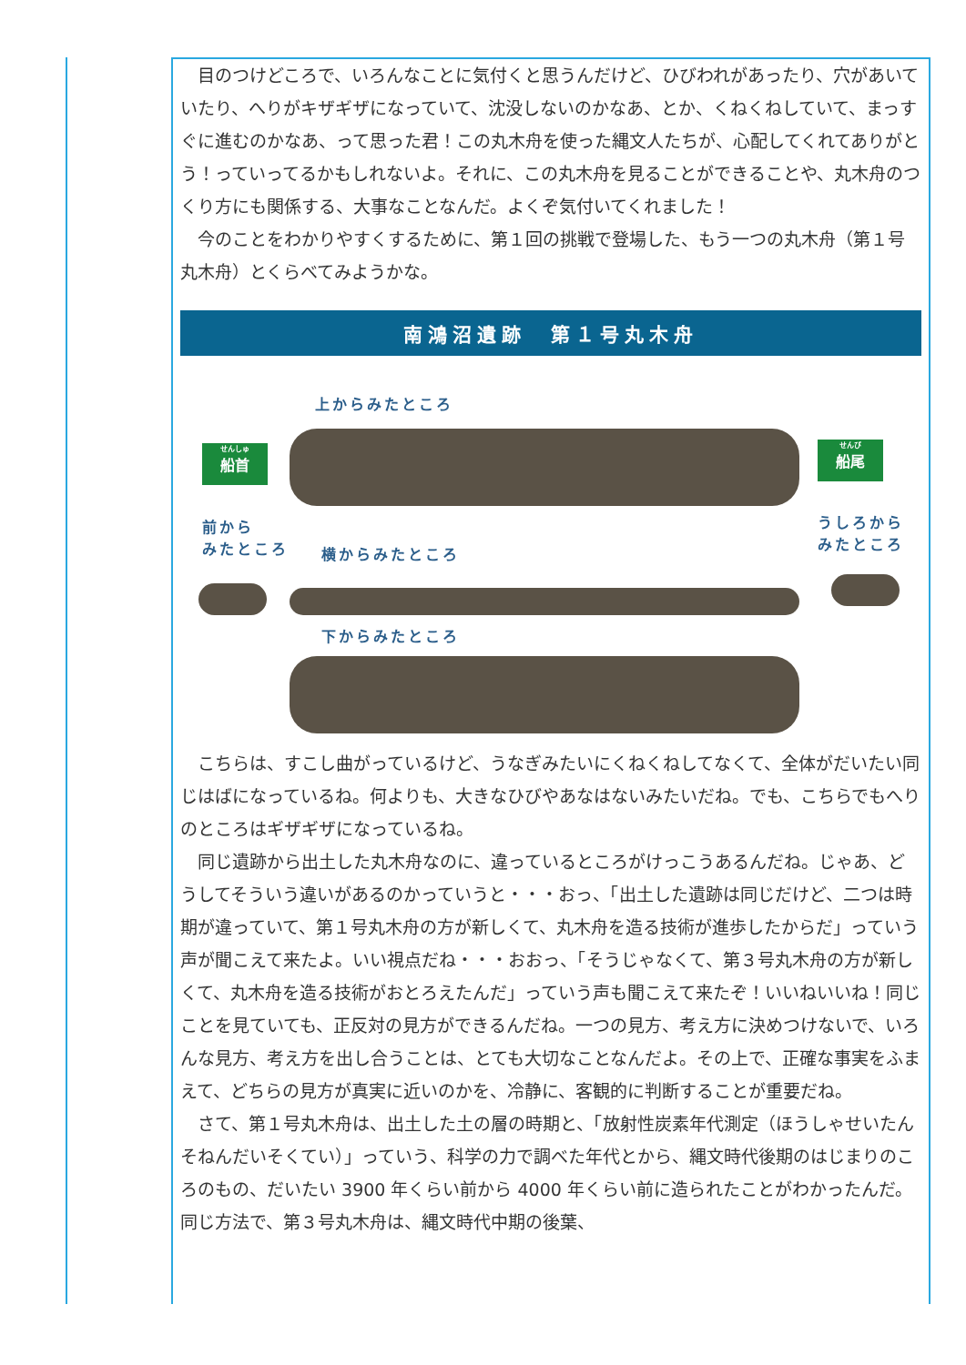目のつけどころで、いろんなことに気付くと思うんだけど、ひびわれがあったり、穴があいていたり、へりがキザギザになっていて、沈没しないのかなあ、とか、くねくねしていて、まっすぐに進むのかなあ、って思った君！この丸木舟を使った縄文人たちが、心配してくれてありがとう！っていってるかもしれないよ。それに、この丸木舟を見ることができることや、丸木舟のつくり方にも関係する、大事なことなんだ。よくぞ気付いてくれました！
今のことをわかりやすくするために、第１回の挑戦で登場した、もう一つの丸木舟（第１号丸木舟）とくらべてみようかな。
南鴻沼遺跡　第１号丸木舟
上からみたところ
せんしゅ
船首
せんび
船尾
前から
みたところ
横からみたところ
うしろから
みたところ
下からみたところ
こちらは、すこし曲がっているけど、うなぎみたいにくねくねしてなくて、全体がだいたい同じはばになっているね。何よりも、大きなひびやあなはないみたいだね。でも、こちらでもへりのところはギザギザになっているね。
同じ遺跡から出土した丸木舟なのに、違っているところがけっこうあるんだね。じゃあ、どうしてそういう違いがあるのかっていうと・・・おっ、「出土した遺跡は同じだけど、二つは時期が違っていて、第１号丸木舟の方が新しくて、丸木舟を造る技術が進歩したからだ」っていう声が聞こえて来たよ。いい視点だね・・・おおっ、「そうじゃなくて、第３号丸木舟の方が新しくて、丸木舟を造る技術がおとろえたんだ」っていう声も聞こえて来たぞ！いいねいいね！同じことを見ていても、正反対の見方ができるんだね。一つの見方、考え方に決めつけないで、いろんな見方、考え方を出し合うことは、とても大切なことなんだよ。その上で、正確な事実をふまえて、どちらの見方が真実に近いのかを、冷静に、客観的に判断することが重要だね。
さて、第１号丸木舟は、出土した土の層の時期と、「放射性炭素年代測定（ほうしゃせいたんそねんだいそくてい）」っていう、科学の力で調べた年代とから、縄文時代後期のはじまりのころのもの、だいたい 3900 年くらい前から 4000 年くらい前に造られたことがわかったんだ。同じ方法で、第３号丸木舟は、縄文時代中期の後葉、